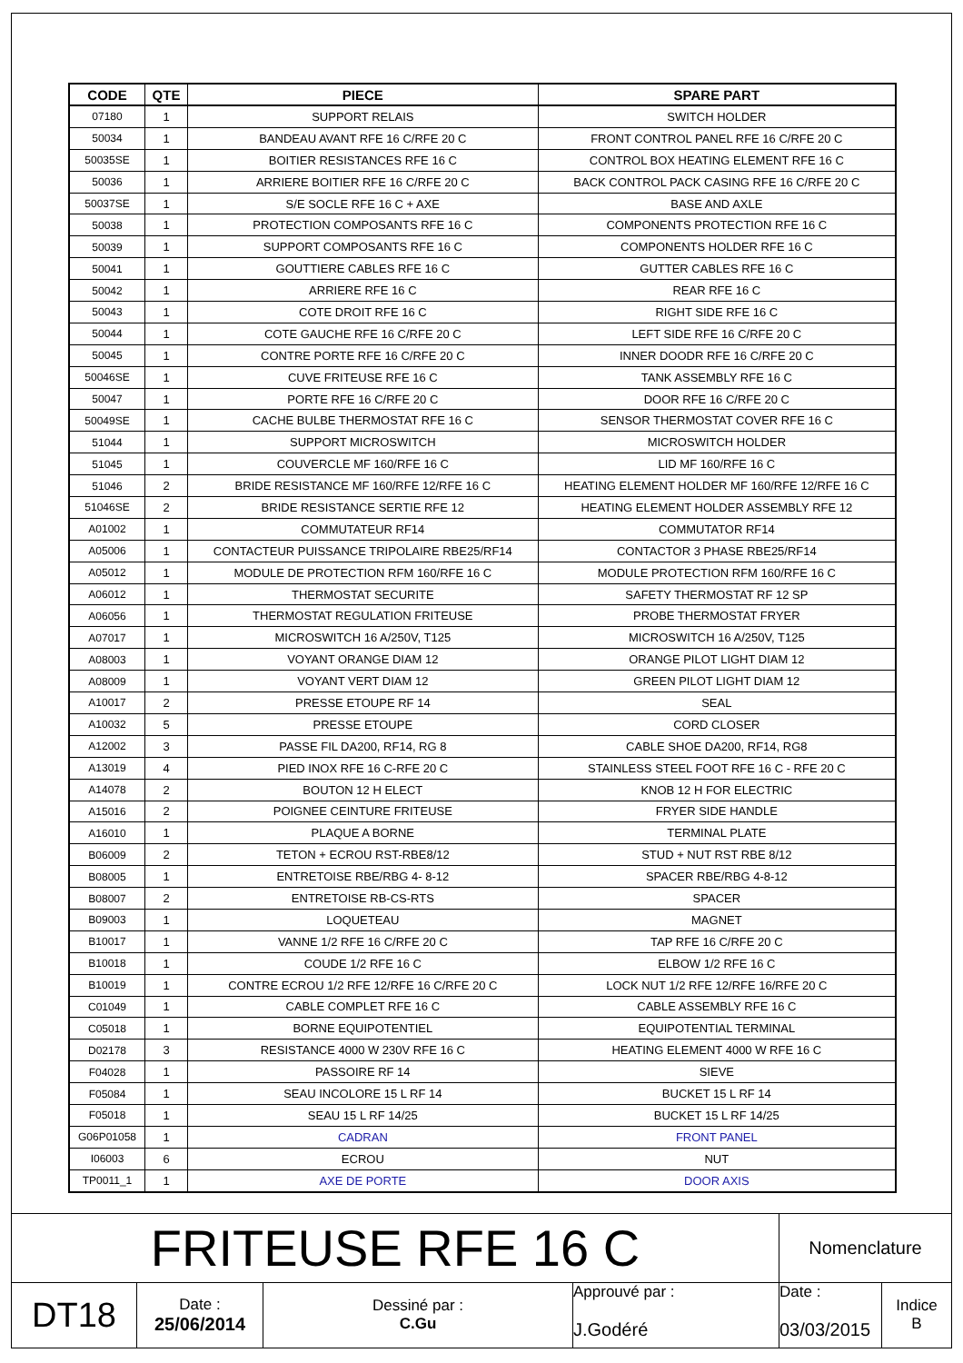| CODE | QTE | PIECE | SPARE PART |
| --- | --- | --- | --- |
| 07180 | 1 | SUPPORT RELAIS | SWITCH HOLDER |
| 50034 | 1 | BANDEAU AVANT RFE 16 C/RFE 20 C | FRONT CONTROL PANEL RFE 16 C/RFE 20 C |
| 50035SE | 1 | BOITIER RESISTANCES RFE 16 C | CONTROL BOX HEATING ELEMENT RFE 16 C |
| 50036 | 1 | ARRIERE BOITIER RFE 16 C/RFE 20 C | BACK CONTROL PACK CASING RFE 16 C/RFE 20 C |
| 50037SE | 1 | S/E SOCLE RFE 16 C + AXE | BASE AND AXLE |
| 50038 | 1 | PROTECTION COMPOSANTS RFE 16 C | COMPONENTS PROTECTION RFE 16 C |
| 50039 | 1 | SUPPORT COMPOSANTS RFE 16 C | COMPONENTS HOLDER RFE 16 C |
| 50041 | 1 | GOUTTIERE CABLES RFE 16 C | GUTTER CABLES RFE 16 C |
| 50042 | 1 | ARRIERE RFE 16 C | REAR RFE 16 C |
| 50043 | 1 | COTE DROIT RFE 16 C | RIGHT SIDE RFE 16 C |
| 50044 | 1 | COTE GAUCHE RFE 16 C/RFE 20 C | LEFT SIDE RFE 16 C/RFE 20 C |
| 50045 | 1 | CONTRE PORTE RFE 16 C/RFE 20 C | INNER DOODR RFE 16 C/RFE 20 C |
| 50046SE | 1 | CUVE FRITEUSE RFE 16 C | TANK ASSEMBLY RFE 16 C |
| 50047 | 1 | PORTE RFE 16 C/RFE 20 C | DOOR RFE 16 C/RFE 20 C |
| 50049SE | 1 | CACHE BULBE THERMOSTAT RFE 16 C | SENSOR THERMOSTAT COVER RFE 16 C |
| 51044 | 1 | SUPPORT MICROSWITCH | MICROSWITCH HOLDER |
| 51045 | 1 | COUVERCLE MF 160/RFE 16 C | LID MF 160/RFE 16 C |
| 51046 | 2 | BRIDE RESISTANCE MF 160/RFE 12/RFE 16 C | HEATING ELEMENT HOLDER MF 160/RFE 12/RFE 16 C |
| 51046SE | 2 | BRIDE RESISTANCE SERTIE RFE 12 | HEATING ELEMENT HOLDER ASSEMBLY RFE 12 |
| A01002 | 1 | COMMUTATEUR RF14 | COMMUTATOR RF14 |
| A05006 | 1 | CONTACTEUR PUISSANCE TRIPOLAIRE RBE25/RF14 | CONTACTOR 3 PHASE RBE25/RF14 |
| A05012 | 1 | MODULE DE PROTECTION RFM 160/RFE 16 C | MODULE PROTECTION RFM 160/RFE 16 C |
| A06012 | 1 | THERMOSTAT SECURITE | SAFETY THERMOSTAT RF 12 SP |
| A06056 | 1 | THERMOSTAT REGULATION FRITEUSE | PROBE THERMOSTAT FRYER |
| A07017 | 1 | MICROSWITCH 16 A/250V, T125 | MICROSWITCH 16 A/250V, T125 |
| A08003 | 1 | VOYANT ORANGE DIAM 12 | ORANGE PILOT LIGHT DIAM 12 |
| A08009 | 1 | VOYANT VERT DIAM 12 | GREEN PILOT LIGHT DIAM 12 |
| A10017 | 2 | PRESSE ETOUPE RF 14 | SEAL |
| A10032 | 5 | PRESSE ETOUPE | CORD CLOSER |
| A12002 | 3 | PASSE FIL DA200, RF14, RG 8 | CABLE SHOE DA200, RF14, RG8 |
| A13019 | 4 | PIED INOX RFE 16 C-RFE 20 C | STAINLESS STEEL FOOT RFE 16 C - RFE 20 C |
| A14078 | 2 | BOUTON 12 H ELECT | KNOB 12 H FOR ELECTRIC |
| A15016 | 2 | POIGNEE CEINTURE FRITEUSE | FRYER SIDE HANDLE |
| A16010 | 1 | PLAQUE A BORNE | TERMINAL PLATE |
| B06009 | 2 | TETON + ECROU RST-RBE8/12 | STUD + NUT RST RBE 8/12 |
| B08005 | 1 | ENTRETOISE RBE/RBG 4- 8-12 | SPACER RBE/RBG 4-8-12 |
| B08007 | 2 | ENTRETOISE RB-CS-RTS | SPACER |
| B09003 | 1 | LOQUETEAU | MAGNET |
| B10017 | 1 | VANNE 1/2 RFE 16 C/RFE 20 C | TAP RFE 16 C/RFE 20 C |
| B10018 | 1 | COUDE 1/2 RFE 16 C | ELBOW 1/2 RFE 16 C |
| B10019 | 1 | CONTRE ECROU 1/2 RFE 12/RFE 16 C/RFE 20 C | LOCK NUT 1/2 RFE 12/RFE 16/RFE 20 C |
| C01049 | 1 | CABLE COMPLET RFE 16 C | CABLE ASSEMBLY RFE 16 C |
| C05018 | 1 | BORNE EQUIPOTENTIEL | EQUIPOTENTIAL TERMINAL |
| D02178 | 3 | RESISTANCE 4000 W 230V RFE 16 C | HEATING ELEMENT 4000 W RFE 16 C |
| F04028 | 1 | PASSOIRE RF 14 | SIEVE |
| F05084 | 1 | SEAU INCOLORE 15 L RF 14 | BUCKET 15 L RF 14 |
| F05018 | 1 | SEAU 15 L RF 14/25 | BUCKET 15 L RF 14/25 |
| G06P01058 | 1 | CADRAN | FRONT PANEL |
| I06003 | 6 | ECROU | NUT |
| TP0011_1 | 1 | AXE DE PORTE | DOOR AXIS |
| FRITEUSE RFE 16 C | | | | Nomenclature | |
| DT18 | Date : 25/06/2014 | Dessiné par : C.Gu | Approuvé par : J.Godéré | Date : 03/03/2015 | Indice B |